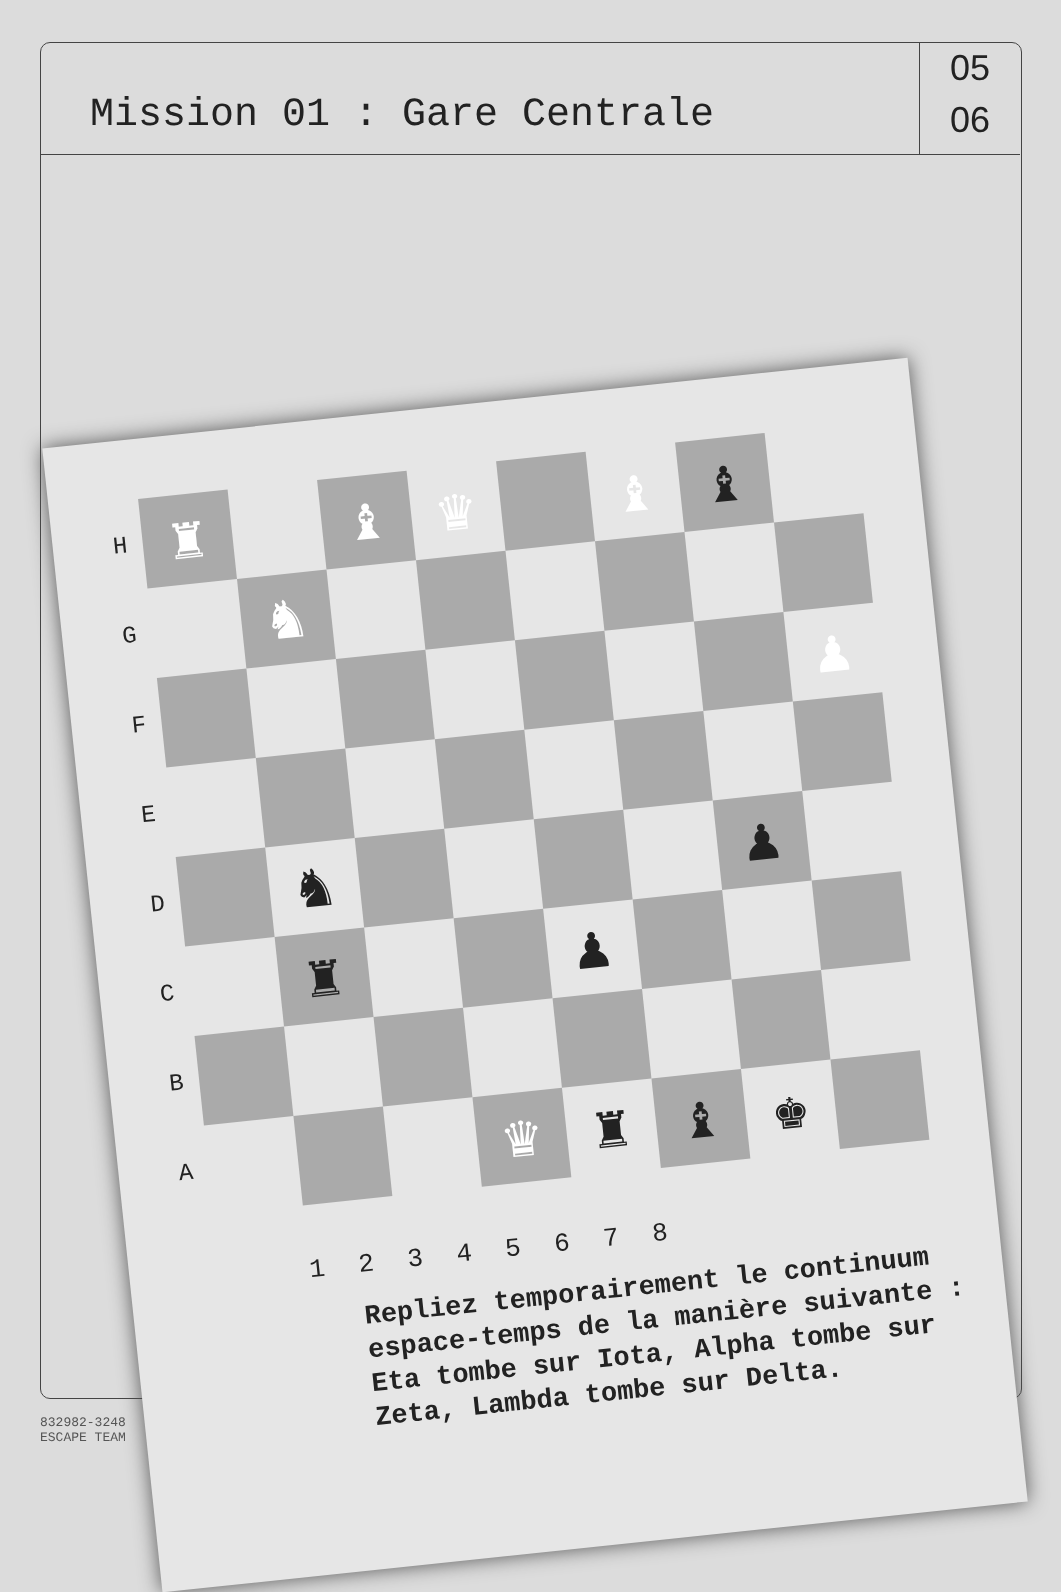Mission 01 : Gare Centrale
05
06
H
♜
♝
♛
♝
♝
G
♞
F
♟
E
D
♞
♟
C
♜
♟
B
A
♛
♜
♝
♚
1 2 3 4 5 6 7 8
Repliez temporairement le continuum espace-temps de la manière suivante : Eta tombe sur Iota, Alpha tombe sur Zeta, Lambda tombe sur Delta.
832982-3248
ESCAPE TEAM